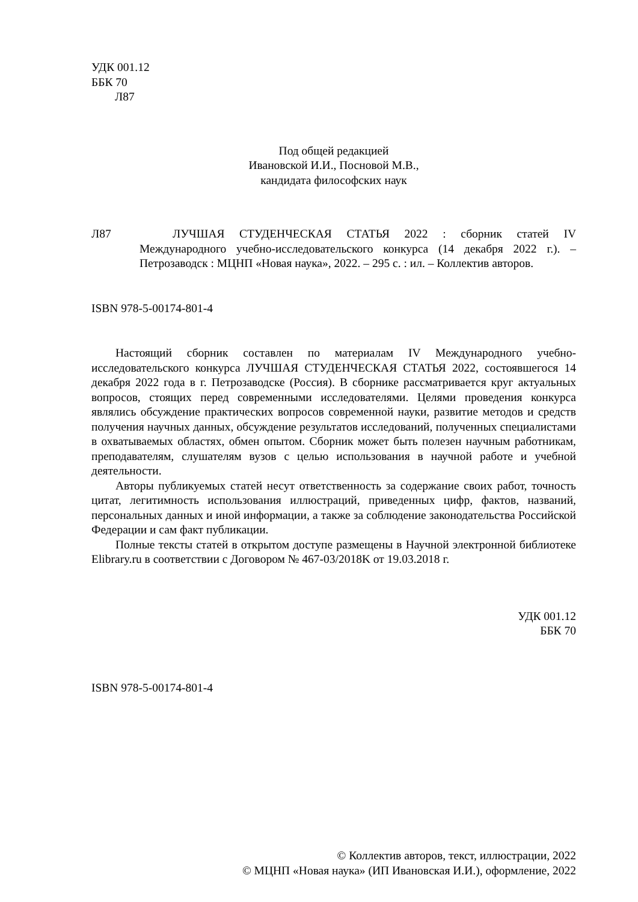УДК 001.12
ББК 70
Л87
Под общей редакцией
Ивановской И.И., Посновой М.В.,
кандидата философских наук
Л87 ЛУЧШАЯ СТУДЕНЧЕСКАЯ СТАТЬЯ 2022 : сборник статей IV Международного учебно-исследовательского конкурса (14 декабря 2022 г.). – Петрозаводск : МЦНП «Новая наука», 2022. – 295 с. : ил. – Коллектив авторов.
ISBN 978-5-00174-801-4
Настоящий сборник составлен по материалам IV Международного учебно-исследовательского конкурса ЛУЧШАЯ СТУДЕНЧЕСКАЯ СТАТЬЯ 2022, состоявшегося 14 декабря 2022 года в г. Петрозаводске (Россия). В сборнике рассматривается круг актуальных вопросов, стоящих перед современными исследователями. Целями проведения конкурса являлись обсуждение практических вопросов современной науки, развитие методов и средств получения научных данных, обсуждение результатов исследований, полученных специалистами в охватываемых областях, обмен опытом. Сборник может быть полезен научным работникам, преподавателям, слушателям вузов с целью использования в научной работе и учебной деятельности.
Авторы публикуемых статей несут ответственность за содержание своих работ, точность цитат, легитимность использования иллюстраций, приведенных цифр, фактов, названий, персональных данных и иной информации, а также за соблюдение законодательства Российской Федерации и сам факт публикации.
Полные тексты статей в открытом доступе размещены в Научной электронной библиотеке Elibrary.ru в соответствии с Договором № 467-03/2018K от 19.03.2018 г.
УДК 001.12
ББК 70
ISBN 978-5-00174-801-4
© Коллектив авторов, текст, иллюстрации, 2022
© МЦНП «Новая наука» (ИП Ивановская И.И.), оформление, 2022